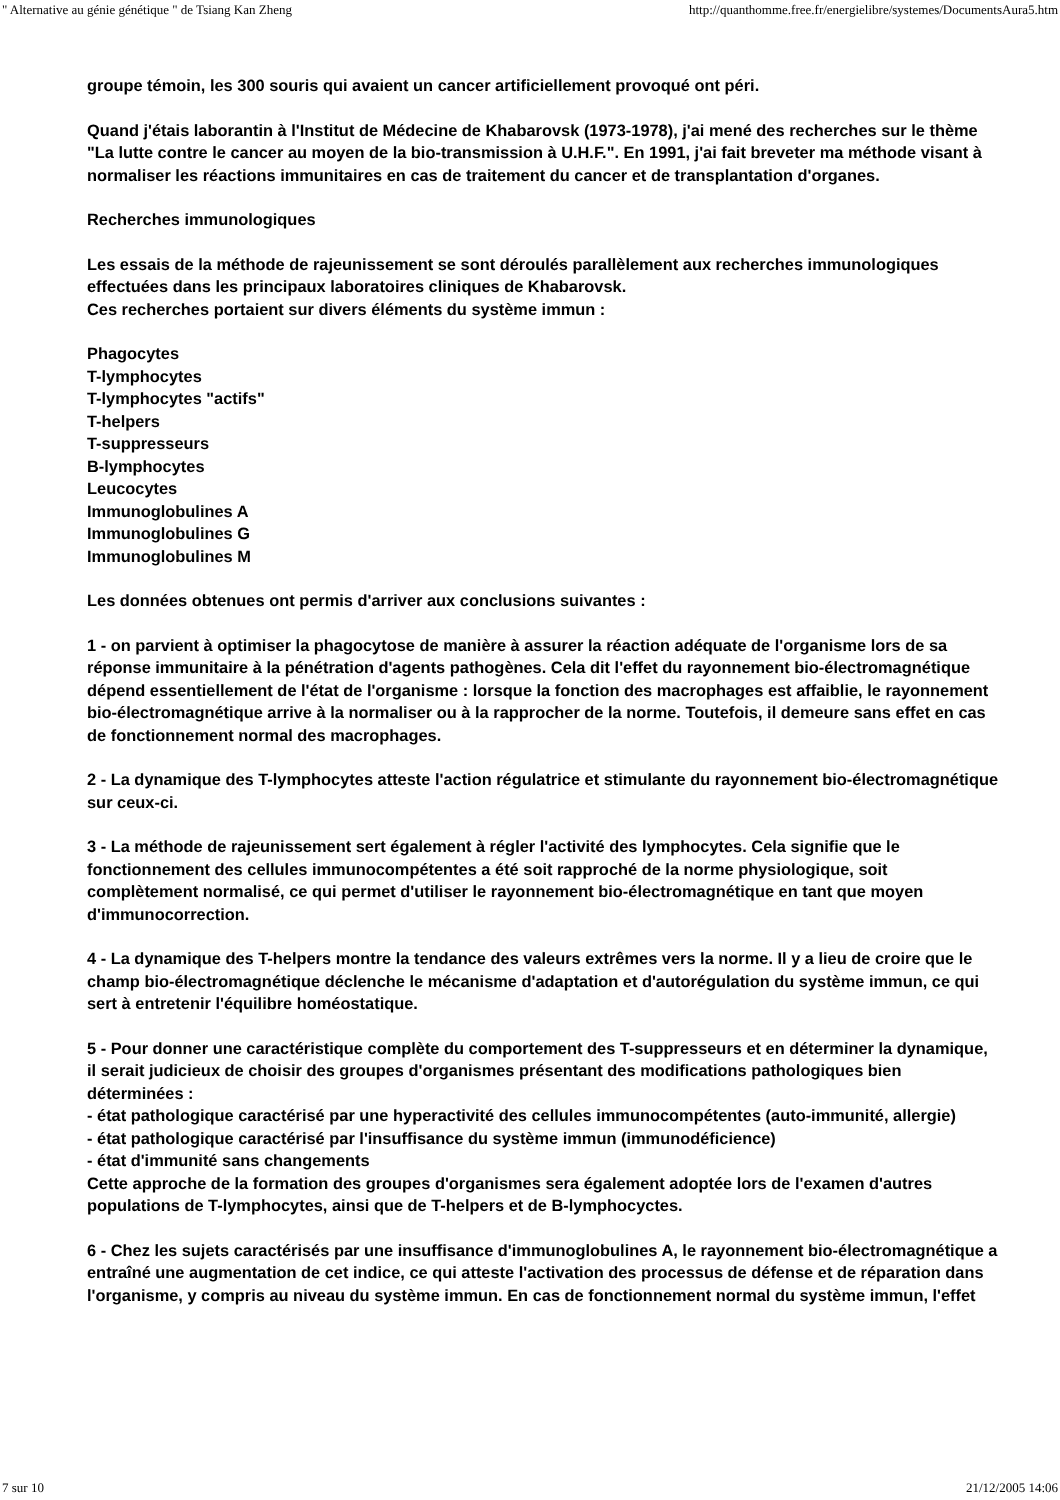" Alternative au génie génétique " de Tsiang Kan Zheng http://quanthomme.free.fr/energielibre/systemes/DocumentsAura5.htm
groupe témoin, les 300 souris qui avaient un cancer artificiellement provoqué ont péri.
Quand j'étais laborantin à l'Institut de Médecine de Khabarovsk (1973-1978), j'ai mené des recherches sur le thème "La lutte contre le cancer au moyen de la bio-transmission à U.H.F.". En 1991, j'ai fait breveter ma méthode visant à normaliser les réactions immunitaires en cas de traitement du cancer et de transplantation d'organes.
Recherches immunologiques
Les essais de la méthode de rajeunissement se sont déroulés parallèlement aux recherches immunologiques effectuées dans les principaux laboratoires cliniques de Khabarovsk.
Ces recherches portaient sur divers éléments du système immun :
Phagocytes
T-lymphocytes
T-lymphocytes "actifs"
T-helpers
T-suppresseurs
B-lymphocytes
Leucocytes
Immunoglobulines A
Immunoglobulines G
Immunoglobulines M
Les données obtenues ont permis d'arriver aux conclusions suivantes :
1 - on parvient à optimiser la phagocytose de manière à assurer la réaction adéquate de l'organisme lors de sa réponse immunitaire à la pénétration d'agents pathogènes. Cela dit l'effet du rayonnement bio-électromagnétique dépend essentiellement de l'état de l'organisme : lorsque la fonction des macrophages est affaiblie, le rayonnement bio-électromagnétique arrive à la normaliser ou à la rapprocher de la norme. Toutefois, il demeure sans effet en cas de fonctionnement normal des macrophages.
2 - La dynamique des T-lymphocytes atteste l'action régulatrice et stimulante du rayonnement bio-électromagnétique sur ceux-ci.
3 - La méthode de rajeunissement sert également à régler l'activité des lymphocytes. Cela signifie que le fonctionnement des cellules immunocompétentes a été soit rapproché de la norme physiologique, soit complètement normalisé, ce qui permet d'utiliser le rayonnement bio-électromagnétique en tant que moyen d'immunocorrection.
4 - La dynamique des T-helpers montre la tendance des valeurs extrêmes vers la norme. Il y a lieu de croire que le champ bio-électromagnétique déclenche le mécanisme d'adaptation et d'autorégulation du système immun, ce qui sert à entretenir l'équilibre homéostatique.
5 - Pour donner une caractéristique complète du comportement des T-suppresseurs et en déterminer la dynamique, il serait judicieux de choisir des groupes d'organismes présentant des modifications pathologiques bien déterminées :
- état pathologique caractérisé par une hyperactivité des cellules immunocompétentes (auto-immunité, allergie)
- état pathologique caractérisé par l'insuffisance du système immun (immunodéficience)
- état d'immunité sans changements
Cette approche de la formation des groupes d'organismes sera également adoptée lors de l'examen d'autres populations de T-lymphocytes, ainsi que de T-helpers et de B-lymphocyctes.
6 - Chez les sujets caractérisés par une insuffisance d'immunoglobulines A, le rayonnement bio-électromagnétique a entraîné une augmentation de cet indice, ce qui atteste l'activation des processus de défense et de réparation dans l'organisme, y compris au niveau du système immun. En cas de fonctionnement normal du système immun, l'effet
7 sur 10 21/12/2005 14:06